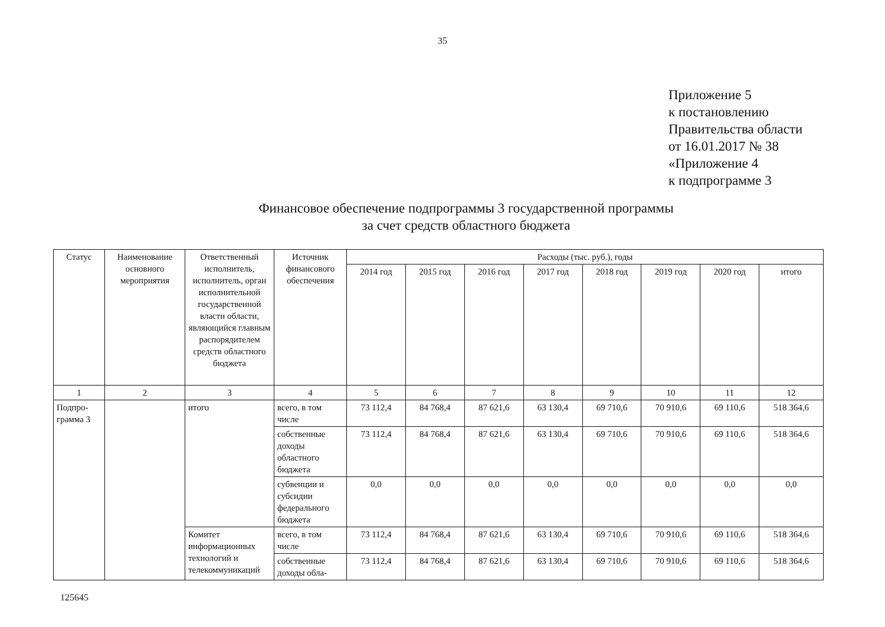35
Приложение 5
к постановлению
Правительства области
от 16.01.2017 № 38
«Приложение 4
к подпрограмме 3
Финансовое обеспечение подпрограммы 3 государственной программы
за счет средств областного бюджета
| Статус | Наименование основного мероприятия | Ответственный исполнитель, исполнитель, орган исполнительной государственной власти области, являющийся главным распорядителем средств областного бюджета | Источник финансового обеспечения | Расходы (тыс. руб.), годы | | | | | | | |
| --- | --- | --- | --- | --- | --- | --- | --- | --- | --- | --- | --- |
| | | | | 2014 год | 2015 год | 2016 год | 2017 год | 2018 год | 2019 год | 2020 год | итого |
| 1 | 2 | 3 | 4 | 5 | 6 | 7 | 8 | 9 | 10 | 11 | 12 |
| Подпро-грамма 3 | | итого | всего, в том числе | 73 112,4 | 84 768,4 | 87 621,6 | 63 130,4 | 69 710,6 | 70 910,6 | 69 110,6 | 518 364,6 |
| | | | собственные доходы областного бюджета | 73 112,4 | 84 768,4 | 87 621,6 | 63 130,4 | 69 710,6 | 70 910,6 | 69 110,6 | 518 364,6 |
| | | | субвенции и субсидии федерального бюджета | 0,0 | 0,0 | 0,0 | 0,0 | 0,0 | 0,0 | 0,0 | 0,0 |
| | | Комитет информационных технологий и телекоммуникаций | всего, в том числе | 73 112,4 | 84 768,4 | 87 621,6 | 63 130,4 | 69 710,6 | 70 910,6 | 69 110,6 | 518 364,6 |
| | | | собственные доходы обла- | 73 112,4 | 84 768,4 | 87 621,6 | 63 130,4 | 69 710,6 | 70 910,6 | 69 110,6 | 518 364,6 |
125645